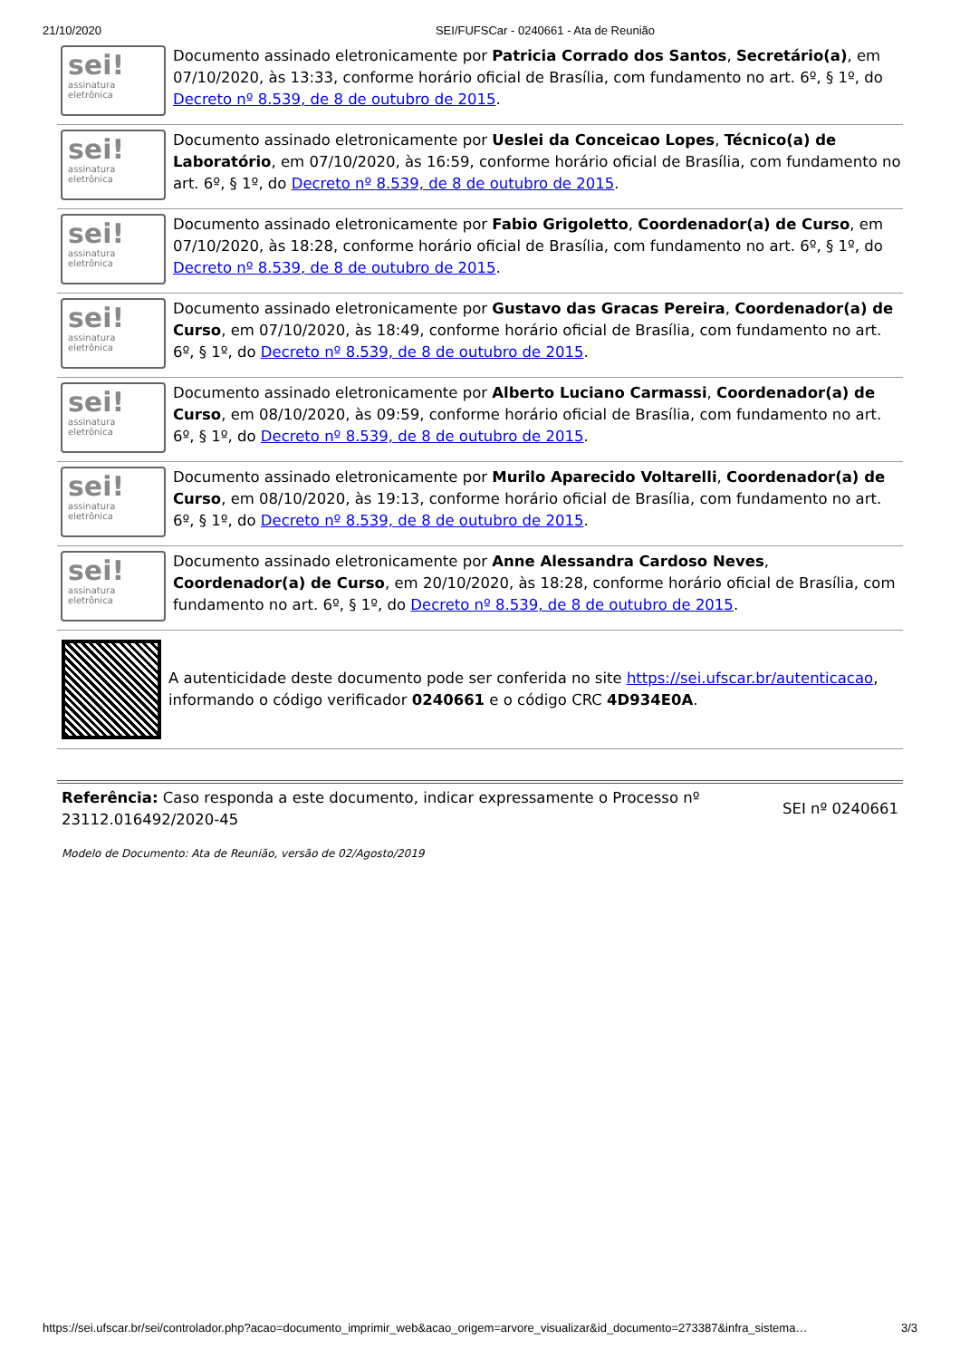21/10/2020 SEI/FUFSCar - 0240661 - Ata de Reunião
sei!
assinatura eletrônica
Documento assinado eletronicamente por Patricia Corrado dos Santos, Secretário(a), em 07/10/2020, às 13:33, conforme horário oficial de Brasília, com fundamento no art. 6º, § 1º, do Decreto nº 8.539, de 8 de outubro de 2015.
sei!
assinatura eletrônica
Documento assinado eletronicamente por Ueslei da Conceicao Lopes, Técnico(a) de Laboratório, em 07/10/2020, às 16:59, conforme horário oficial de Brasília, com fundamento no art. 6º, § 1º, do Decreto nº 8.539, de 8 de outubro de 2015.
sei!
assinatura eletrônica
Documento assinado eletronicamente por Fabio Grigoletto, Coordenador(a) de Curso, em 07/10/2020, às 18:28, conforme horário oficial de Brasília, com fundamento no art. 6º, § 1º, do Decreto nº 8.539, de 8 de outubro de 2015.
sei!
assinatura eletrônica
Documento assinado eletronicamente por Gustavo das Gracas Pereira, Coordenador(a) de Curso, em 07/10/2020, às 18:49, conforme horário oficial de Brasília, com fundamento no art. 6º, § 1º, do Decreto nº 8.539, de 8 de outubro de 2015.
sei!
assinatura eletrônica
Documento assinado eletronicamente por Alberto Luciano Carmassi, Coordenador(a) de Curso, em 08/10/2020, às 09:59, conforme horário oficial de Brasília, com fundamento no art. 6º, § 1º, do Decreto nº 8.539, de 8 de outubro de 2015.
sei!
assinatura eletrônica
Documento assinado eletronicamente por Murilo Aparecido Voltarelli, Coordenador(a) de Curso, em 08/10/2020, às 19:13, conforme horário oficial de Brasília, com fundamento no art. 6º, § 1º, do Decreto nº 8.539, de 8 de outubro de 2015.
sei!
assinatura eletrônica
Documento assinado eletronicamente por Anne Alessandra Cardoso Neves, Coordenador(a) de Curso, em 20/10/2020, às 18:28, conforme horário oficial de Brasília, com fundamento no art. 6º, § 1º, do Decreto nº 8.539, de 8 de outubro de 2015.
A autenticidade deste documento pode ser conferida no site https://sei.ufscar.br/autenticacao, informando o código verificador 0240661 e o código CRC 4D934E0A.
Referência: Caso responda a este documento, indicar expressamente o Processo nº
23112.016492/2020-45
SEI nº 0240661
Modelo de Documento: Ata de Reunião, versão de 02/Agosto/2019
https://sei.ufscar.br/sei/controlador.php?acao=documento_imprimir_web&acao_origem=arvore_visualizar&id_documento=273387&infra_sistema… 3/3